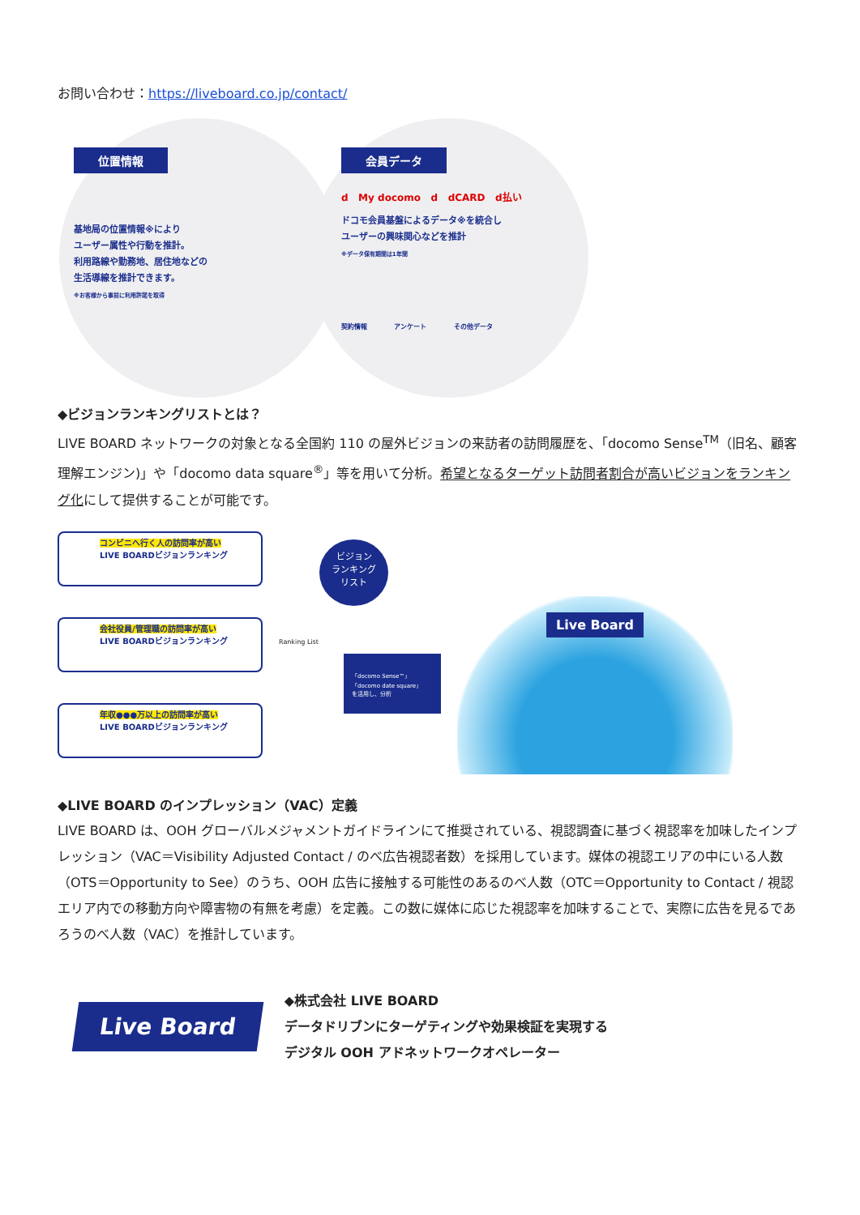お問い合わせ：https://liveboard.co.jp/contact/
位置情報
基地局の位置情報※により
ユーザー属性や行動を推計。
利用路線や勤務地、居住地などの
生活導線を推計できます。
※お客様から事前に利用許諾を取得
会員データ
d My docomo d dCARD d払い
ドコモ会員基盤によるデータ※を統合し
ユーザーの興味関心などを推計
※データ保有期間は1年間
契約情報 アンケート その他データ
◆ビジョンランキングリストとは？
LIVE BOARD ネットワークの対象となる全国約 110 の屋外ビジョンの来訪者の訪問履歴を、「docomo Sense<sup>TM</sup>（旧名、顧客理解エンジン)」や「docomo data square<sup>®</sup>」等を用いて分析。希望となるターゲット訪問者割合が高いビジョンをランキング化にして提供することが可能です。
コンビニへ行く人の訪問率が高い
LIVE BOARDビジョンランキング
会社役員/管理職の訪問率が高い
LIVE BOARDビジョンランキング
年収●●●万以上の訪問率が高い
LIVE BOARDビジョンランキング
ビジョン
ランキング
リスト
Ranking List
「docomo Sense™」
「docomo date square」
を活用し、分析
Live Board
◆LIVE BOARD のインプレッション（VAC）定義
LIVE BOARD は、OOH グローバルメジャメントガイドラインにて推奨されている、視認調査に基づく視認率を加味したインプレッション（VAC＝Visibility Adjusted Contact / のべ広告視認者数）を採用しています。媒体の視認エリアの中にいる人数（OTS＝Opportunity to See）のうち、OOH 広告に接触する可能性のあるのべ人数（OTC＝Opportunity to Contact / 視認エリア内での移動方向や障害物の有無を考慮）を定義。この数に媒体に応じた視認率を加味することで、実際に広告を見るであろうのべ人数（VAC）を推計しています。
Live Board
◆株式会社 LIVE BOARD
データドリブンにターゲティングや効果検証を実現する
デジタル OOH アドネットワークオペレーター